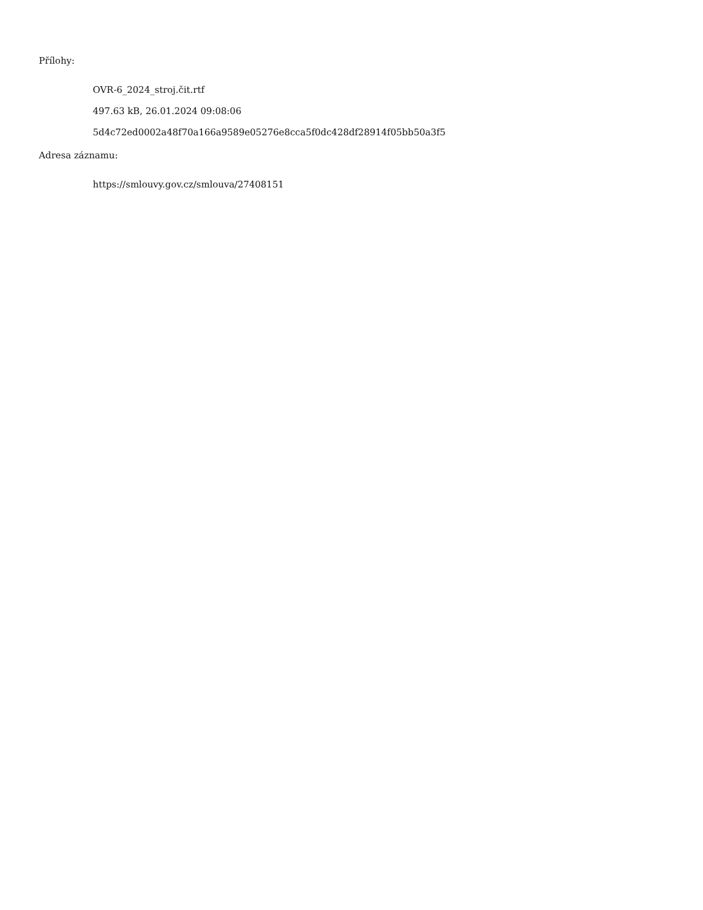Přílohy:
OVR-6_2024_stroj.čit.rtf
497.63 kB, 26.01.2024 09:08:06
5d4c72ed0002a48f70a166a9589e05276e8cca5f0dc428df28914f05bb50a3f5
Adresa záznamu:
https://smlouvy.gov.cz/smlouva/27408151